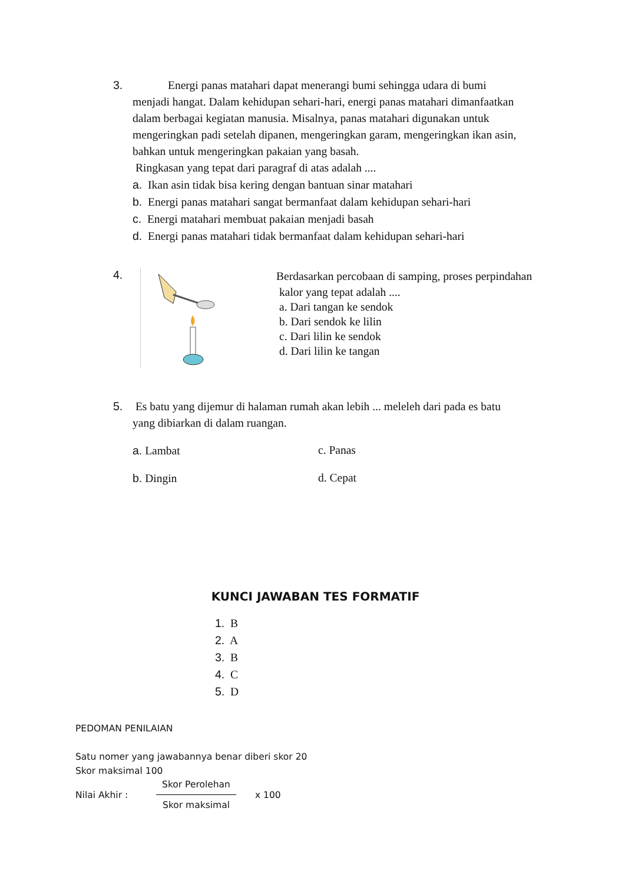3. Energi panas matahari dapat menerangi bumi sehingga udara di bumi menjadi hangat. Dalam kehidupan sehari-hari, energi panas matahari dimanfaatkan dalam berbagai kegiatan manusia. Misalnya, panas matahari digunakan untuk mengeringkan padi setelah dipanen, mengeringkan garam, mengeringkan ikan asin, bahkan untuk mengeringkan pakaian yang basah.
Ringkasan yang tepat dari paragraf di atas adalah ....
a. Ikan asin tidak bisa kering dengan bantuan sinar matahari
b. Energi panas matahari sangat bermanfaat dalam kehidupan sehari-hari
c. Energi matahari membuat pakaian menjadi basah
d. Energi panas matahari tidak bermanfaat dalam kehidupan sehari-hari
4.
Berdasarkan percobaan di samping, proses perpindahan
kalor yang tepat adalah ....
a. Dari tangan ke sendok
b. Dari sendok ke lilin
c. Dari lilin ke sendok
d. Dari lilin ke tangan
5. Es batu yang dijemur di halaman rumah akan lebih ... meleleh dari pada es batu yang dibiarkan di dalam ruangan.
a. Lambat c. Panas
b. Dingin d. Cepat
KUNCI JAWABAN TES FORMATIF
1. B
2. A
3. B
4. C
5. D
PEDOMAN PENILAIAN
Satu nomer yang jawabannya benar diberi skor 20
Skor maksimal 100
Nilai Akhir : Skor Perolehan Skor maksimal x 100